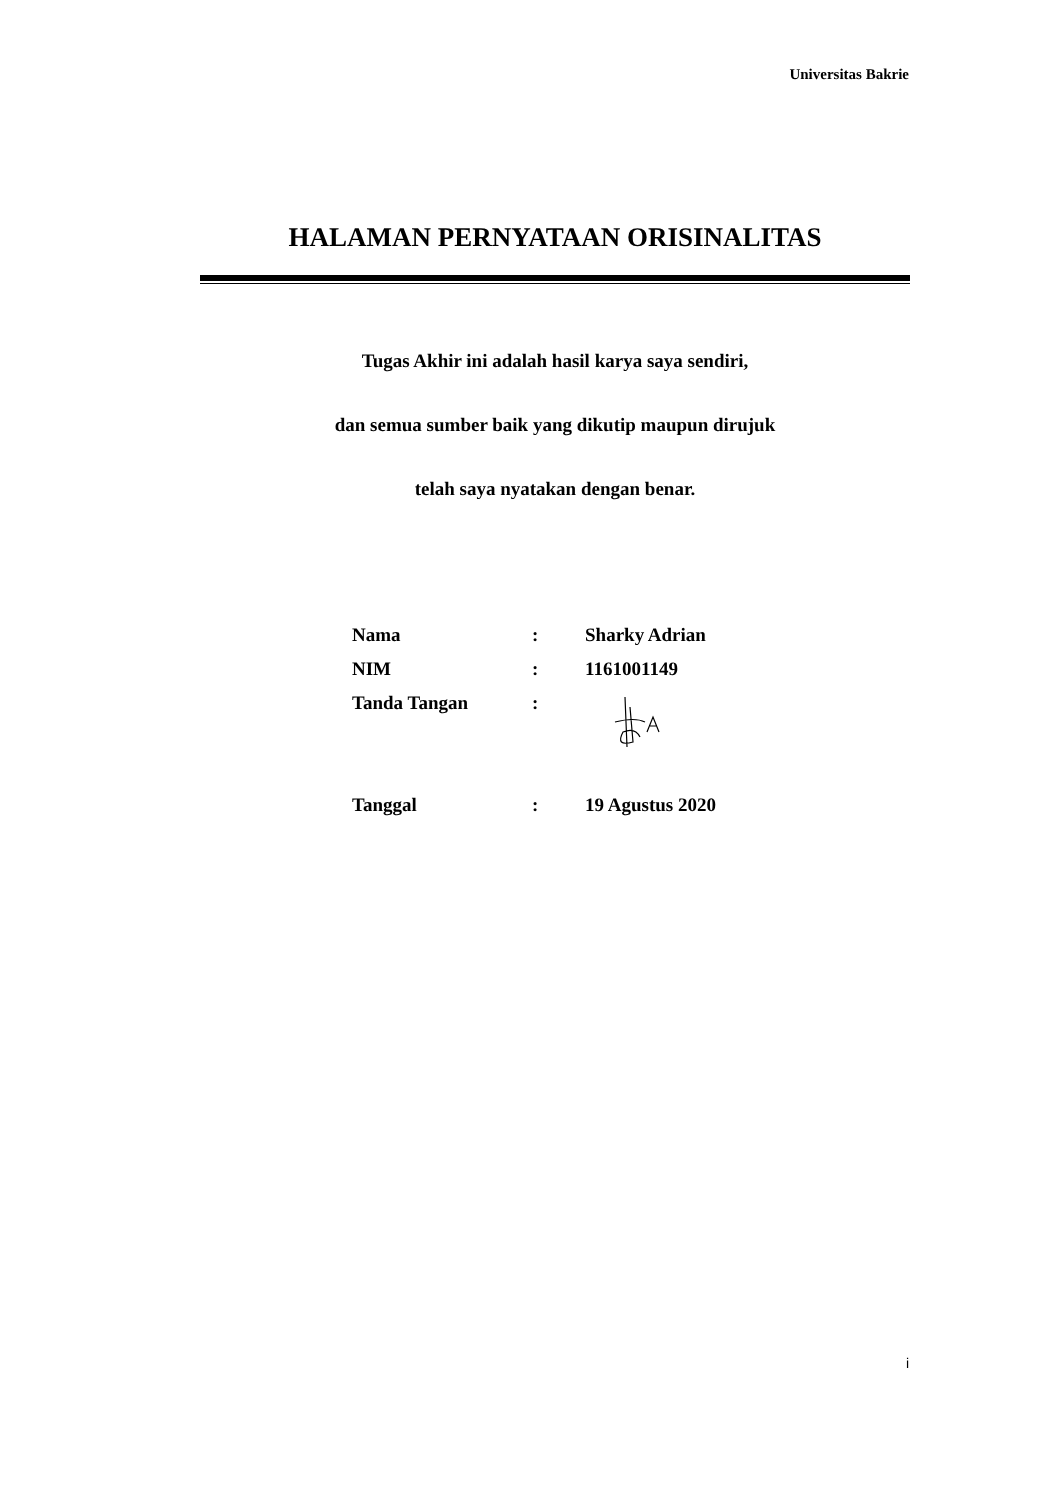Universitas Bakrie
HALAMAN PERNYATAAN ORISINALITAS
Tugas Akhir ini adalah hasil karya saya sendiri,
dan semua sumber baik yang dikutip maupun dirujuk
telah saya nyatakan dengan benar.
| Nama | : | Sharky Adrian |
| NIM | : | 1161001149 |
| Tanda Tangan | : | |
| Tanggal | : | 19 Agustus 2020 |
i